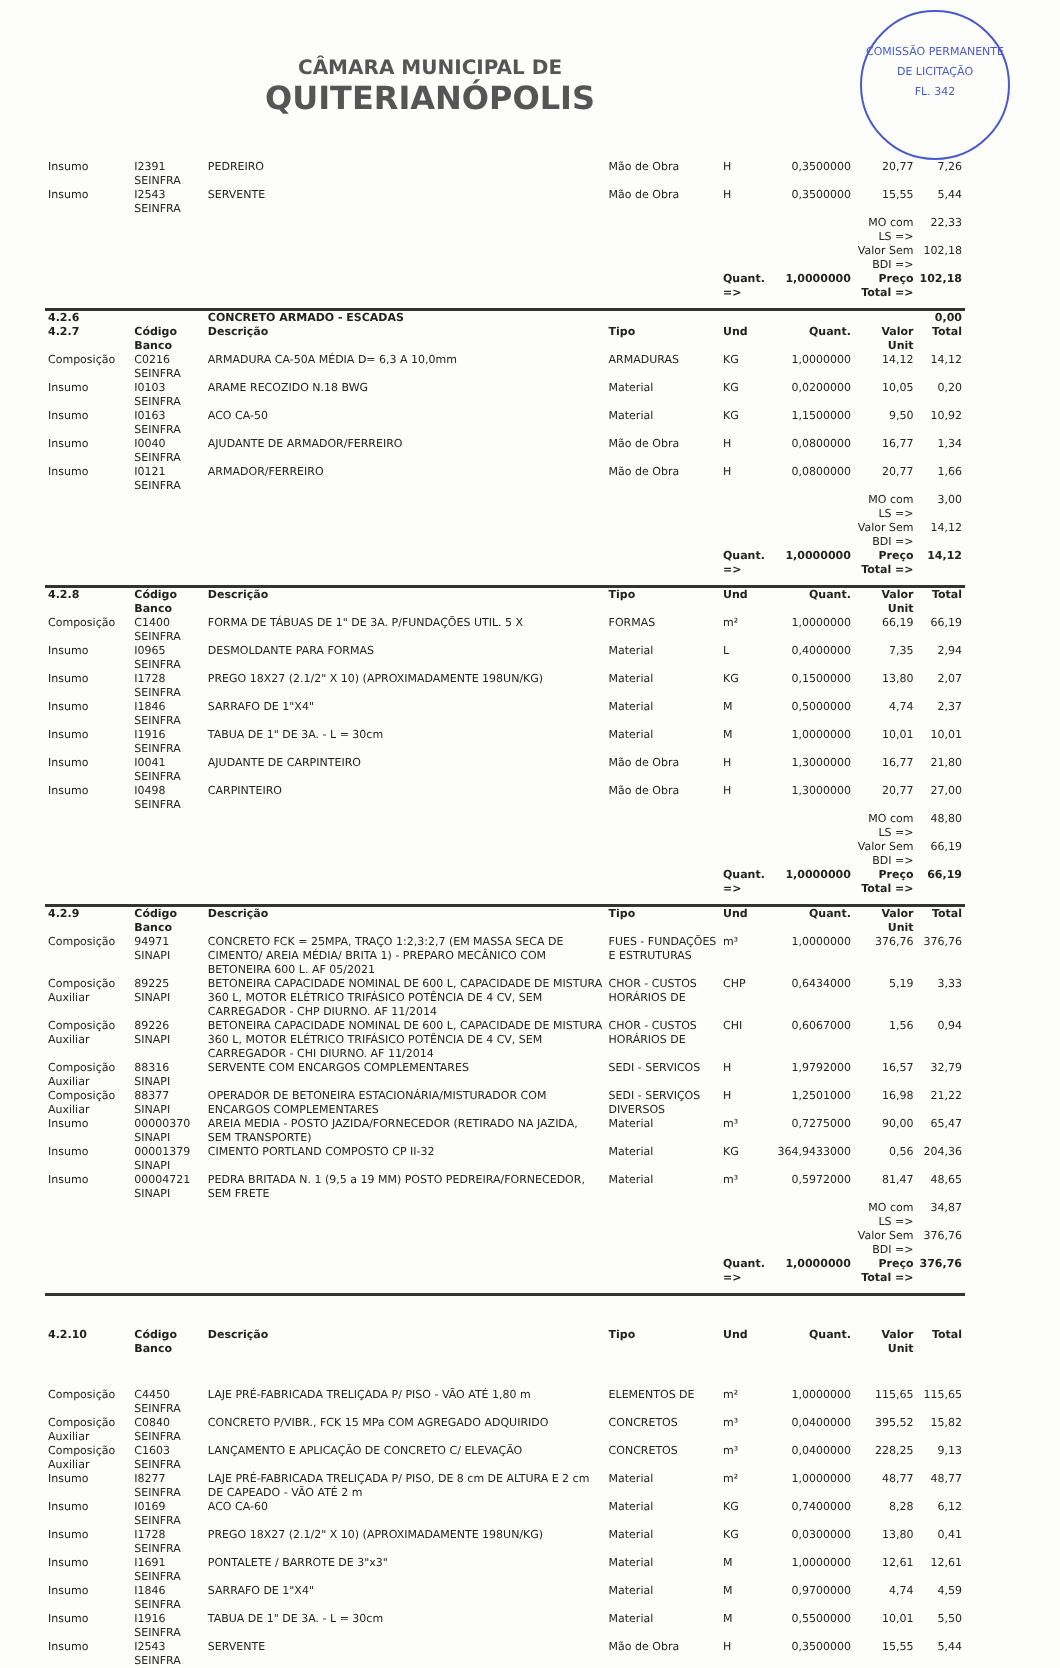COMISSÃO PERMANENTE DE LICITAÇÃO
FL. 342
CÂMARA MUNICIPAL DE
QUITERIANÓPOLIS
| Insumo | I2391 SEINFRA | PEDREIRO | Mão de Obra | H | 0,3500000 | 20,77 | 7,26 |
| Insumo | I2543 SEINFRA | SERVENTE | Mão de Obra | H | 0,3500000 | 15,55 | 5,44 |
| | | | | | | MO com LS => | 22,33 |
| | | | | | | Valor Sem BDI => | 102,18 |
| | | | | Quant. => | 1,0000000 | Preço Total => | 102,18 |
| 4.2.6 | | CONCRETO ARMADO - ESCADAS | | | | | 0,00 |
| 4.2.7 | Código Banco | Descrição | Tipo | Und | Quant. | Valor Unit | Total |
| Composição | C0216 SEINFRA | ARMADURA CA-50A MÉDIA D= 6,3 A 10,0mm | ARMADURAS | KG | 1,0000000 | 14,12 | 14,12 |
| Insumo | I0103 SEINFRA | ARAME RECOZIDO N.18 BWG | Material | KG | 0,0200000 | 10,05 | 0,20 |
| Insumo | I0163 SEINFRA | ACO CA-50 | Material | KG | 1,1500000 | 9,50 | 10,92 |
| Insumo | I0040 SEINFRA | AJUDANTE DE ARMADOR/FERREIRO | Mão de Obra | H | 0,0800000 | 16,77 | 1,34 |
| Insumo | I0121 SEINFRA | ARMADOR/FERREIRO | Mão de Obra | H | 0,0800000 | 20,77 | 1,66 |
| | | | | | | MO com LS => | 3,00 |
| | | | | | | Valor Sem BDI => | 14,12 |
| | | | | Quant. => | 1,0000000 | Preço Total => | 14,12 |
| 4.2.8 | Código Banco | Descrição | Tipo | Und | Quant. | Valor Unit | Total |
| Composição | C1400 SEINFRA | FORMA DE TÁBUAS DE 1" DE 3A. P/FUNDAÇÕES UTIL. 5 X | FORMAS | m² | 1,0000000 | 66,19 | 66,19 |
| Insumo | I0965 SEINFRA | DESMOLDANTE PARA FORMAS | Material | L | 0,4000000 | 7,35 | 2,94 |
| Insumo | I1728 SEINFRA | PREGO 18X27 (2.1/2" X 10) (APROXIMADAMENTE 198UN/KG) | Material | KG | 0,1500000 | 13,80 | 2,07 |
| Insumo | I1846 SEINFRA | SARRAFO DE 1"X4" | Material | M | 0,5000000 | 4,74 | 2,37 |
| Insumo | I1916 SEINFRA | TABUA DE 1" DE 3A. - L = 30cm | Material | M | 1,0000000 | 10,01 | 10,01 |
| Insumo | I0041 SEINFRA | AJUDANTE DE CARPINTEIRO | Mão de Obra | H | 1,3000000 | 16,77 | 21,80 |
| Insumo | I0498 SEINFRA | CARPINTEIRO | Mão de Obra | H | 1,3000000 | 20,77 | 27,00 |
| | | | | | | MO com LS => | 48,80 |
| | | | | | | Valor Sem BDI => | 66,19 |
| | | | | Quant. => | 1,0000000 | Preço Total => | 66,19 |
| 4.2.9 | Código Banco | Descrição | Tipo | Und | Quant. | Valor Unit | Total |
| Composição | 94971 SINAPI | CONCRETO FCK = 25MPA, TRAÇO 1:2,3:2,7 (EM MASSA SECA DE CIMENTO/ AREIA MÉDIA/ BRITA 1) - PREPARO MECÂNICO COM BETONEIRA 600 L. AF 05/2021 | FUES - FUNDAÇÕES E ESTRUTURAS | m³ | 1,0000000 | 376,76 | 376,76 |
| Composição Auxiliar | 89225 SINAPI | BETONEIRA CAPACIDADE NOMINAL DE 600 L, CAPACIDADE DE MISTURA 360 L, MOTOR ELÉTRICO TRIFÁSICO POTÊNCIA DE 4 CV, SEM CARREGADOR - CHP DIURNO. AF 11/2014 | CHOR - CUSTOS HORÁRIOS DE | CHP | 0,6434000 | 5,19 | 3,33 |
| Composição Auxiliar | 89226 SINAPI | BETONEIRA CAPACIDADE NOMINAL DE 600 L, CAPACIDADE DE MISTURA 360 L, MOTOR ELÉTRICO TRIFÁSICO POTÊNCIA DE 4 CV, SEM CARREGADOR - CHI DIURNO. AF 11/2014 | CHOR - CUSTOS HORÁRIOS DE | CHI | 0,6067000 | 1,56 | 0,94 |
| Composição Auxiliar | 88316 SINAPI | SERVENTE COM ENCARGOS COMPLEMENTARES | SEDI - SERVICOS | H | 1,9792000 | 16,57 | 32,79 |
| Composição Auxiliar | 88377 SINAPI | OPERADOR DE BETONEIRA ESTACIONÁRIA/MISTURADOR COM ENCARGOS COMPLEMENTARES | SEDI - SERVIÇOS DIVERSOS | H | 1,2501000 | 16,98 | 21,22 |
| Insumo | 00000370 SINAPI | AREIA MEDIA - POSTO JAZIDA/FORNECEDOR (RETIRADO NA JAZIDA, SEM TRANSPORTE) | Material | m³ | 0,7275000 | 90,00 | 65,47 |
| Insumo | 00001379 SINAPI | CIMENTO PORTLAND COMPOSTO CP II-32 | Material | KG | 364,9433000 | 0,56 | 204,36 |
| Insumo | 00004721 SINAPI | PEDRA BRITADA N. 1 (9,5 a 19 MM) POSTO PEDREIRA/FORNECEDOR, SEM FRETE | Material | m³ | 0,5972000 | 81,47 | 48,65 |
| | | | | | | MO com LS => | 34,87 |
| | | | | | | Valor Sem BDI => | 376,76 |
| | | | | Quant. => | 1,0000000 | Preço Total => | 376,76 |
| 4.2.10 | Código Banco | Descrição | Tipo | Und | Quant. | Valor Unit | Total |
| Composição | C4450 SEINFRA | LAJE PRÉ-FABRICADA TRELIÇADA P/ PISO - VÃO ATÉ 1,80 m | ELEMENTOS DE | m² | 1,0000000 | 115,65 | 115,65 |
| Composição Auxiliar | C0840 SEINFRA | CONCRETO P/VIBR., FCK 15 MPa COM AGREGADO ADQUIRIDO | CONCRETOS | m³ | 0,0400000 | 395,52 | 15,82 |
| Composição Auxiliar | C1603 SEINFRA | LANÇAMENTO E APLICAÇÃO DE CONCRETO C/ ELEVAÇÃO | CONCRETOS | m³ | 0,0400000 | 228,25 | 9,13 |
| Insumo | I8277 SEINFRA | LAJE PRÉ-FABRICADA TRELIÇADA P/ PISO, DE 8 cm DE ALTURA E 2 cm DE CAPEADO - VÃO ATÉ 2 m | Material | m² | 1,0000000 | 48,77 | 48,77 |
| Insumo | I0169 SEINFRA | ACO CA-60 | Material | KG | 0,7400000 | 8,28 | 6,12 |
| Insumo | I1728 SEINFRA | PREGO 18X27 (2.1/2" X 10) (APROXIMADAMENTE 198UN/KG) | Material | KG | 0,0300000 | 13,80 | 0,41 |
| Insumo | I1691 SEINFRA | PONTALETE / BARROTE DE 3"x3" | Material | M | 1,0000000 | 12,61 | 12,61 |
| Insumo | I1846 SEINFRA | SARRAFO DE 1"X4" | Material | M | 0,9700000 | 4,74 | 4,59 |
| Insumo | I1916 SEINFRA | TABUA DE 1" DE 3A. - L = 30cm | Material | M | 0,5500000 | 10,01 | 5,50 |
| Insumo | I2543 SEINFRA | SERVENTE | Mão de Obra | H | 0,3500000 | 15,55 | 5,44 |